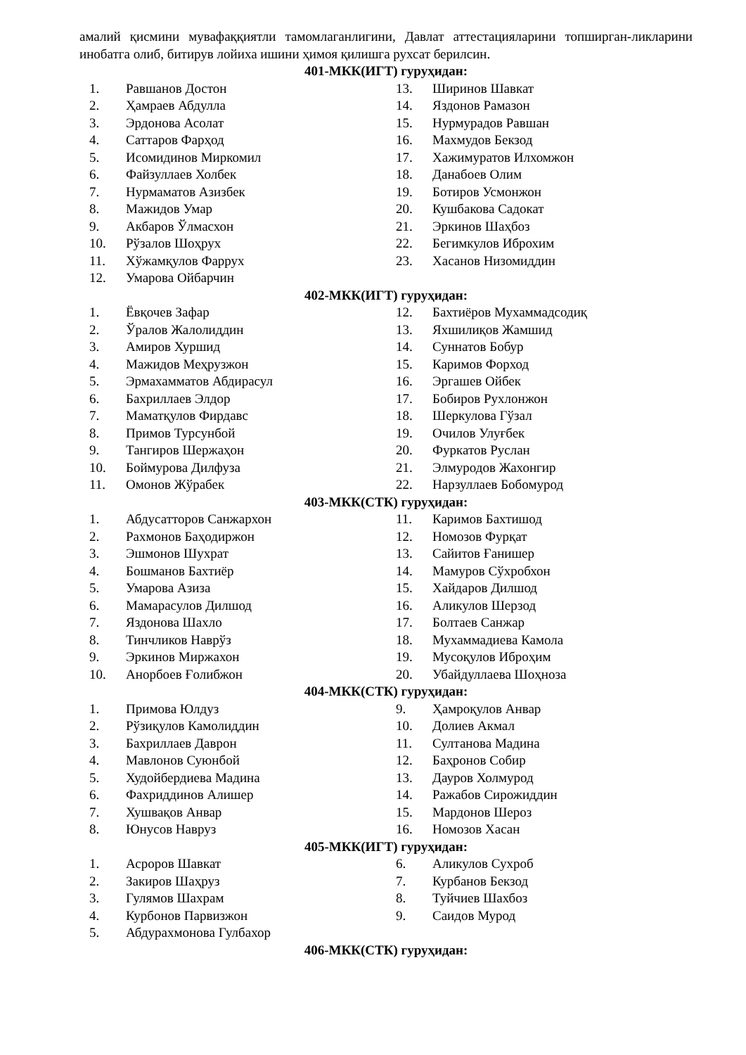амалий қисмини мувафаққиятли тамомлаганлигини, Давлат аттестацияларини топширган-ликларини инобатга олиб, битирув лойиха ишини ҳимоя қилишга рухсат берилсин.
401-МКК(ИГТ) гуруҳидан:
1. Равшанов Достон
2. Ҳамраев Абдулла
3. Эрдонова Асолат
4. Саттаров Фарҳод
5. Исомидинов Миркомил
6. Файзуллаев Холбек
7. Нурмаматов Азизбек
8. Мажидов Умар
9. Акбаров Ўлмасхон
10. Рўзалов Шоҳрух
11. Хўжамқулов Фаррух
12. Умарова Ойбарчин
13. Ширинов Шавкат
14. Яздонов Рамазон
15. Нурмурадов Равшан
16. Махмудов Бекзод
17. Хажимуратов Илхомжон
18. Данабоев Олим
19. Ботиров Усмонжон
20. Кушбакова Садокат
21. Эркинов Шаҳбоз
22. Бегимкулов Иброхим
23. Хасанов Низомиддин
402-МКК(ИГТ) гуруҳидан:
1. Ёвқочев Зафар
2. Ўралов Жалолиддин
3. Амиров Хуршид
4. Мажидов Меҳрузжон
5. Эрмахамматов Абдирасул
6. Бахриллаев Элдор
7. Маматқулов Фирдавс
8. Примов Турсунбой
9. Тангиров Шержаҳон
10. Боймурова Дилфуза
11. Омонов Жўрабек
12. Бахтиёров Мухаммадсодиқ
13. Яхшилиқов Жамшид
14. Суннатов Бобур
15. Каримов Форход
16. Эргашев Ойбек
17. Бобиров Рухлонжон
18. Шеркулова Гўзал
19. Очилов Улуғбек
20. Фуркатов Руслан
21. Элмуродов Жахонгир
22. Нарзуллаев Бобомурод
403-МКК(СТК) гуруҳидан:
1. Абдусатторов Санжархон
2. Рахмонов Баҳодиржон
3. Эшмонов Шухрат
4. Бошманов Бахтиёр
5. Умарова Азиза
6. Мамарасулов Дилшод
7. Яздонова Шахло
8. Тинчликов Наврўз
9. Эркинов Миржахон
10. Анорбоев Ғолибжон
11. Каримов Бахтишод
12. Номозов Фурқат
13. Сайитов Ғанишер
14. Мамуров Сўхробхон
15. Хайдаров Дилшод
16. Аликулов Шерзод
17. Болтаев Санжар
18. Мухаммадиева Камола
19. Мусоқулов Иброҳим
20. Убайдуллаева Шоҳноза
404-МКК(СТК) гуруҳидан:
1. Примова Юлдуз
2. Рўзиқулов Камолиддин
3. Бахриллаев Даврон
4. Мавлонов Суюнбой
5. Худойбердиева Мадина
6. Фахриддинов Алишер
7. Хушвақов Анвар
8. Юнусов Навруз
9. Ҳамроқулов Анвар
10. Долиев Акмал
11. Султанова Мадина
12. Баҳронов Собир
13. Дауров Холмурод
14. Ражабов Сирожиддин
15. Мардонов Шероз
16. Номозов Хасан
405-МКК(ИГТ) гуруҳидан:
1. Асроров Шавкат
2. Закиров Шаҳруз
3. Гулямов Шахрам
4. Курбонов Парвизжон
5. Абдурахмонова Гулбахор
6. Аликулов Сухроб
7. Курбанов Бекзод
8. Туйчиев Шахбоз
9. Саидов Мурод
406-МКК(СТК) гуруҳидан: